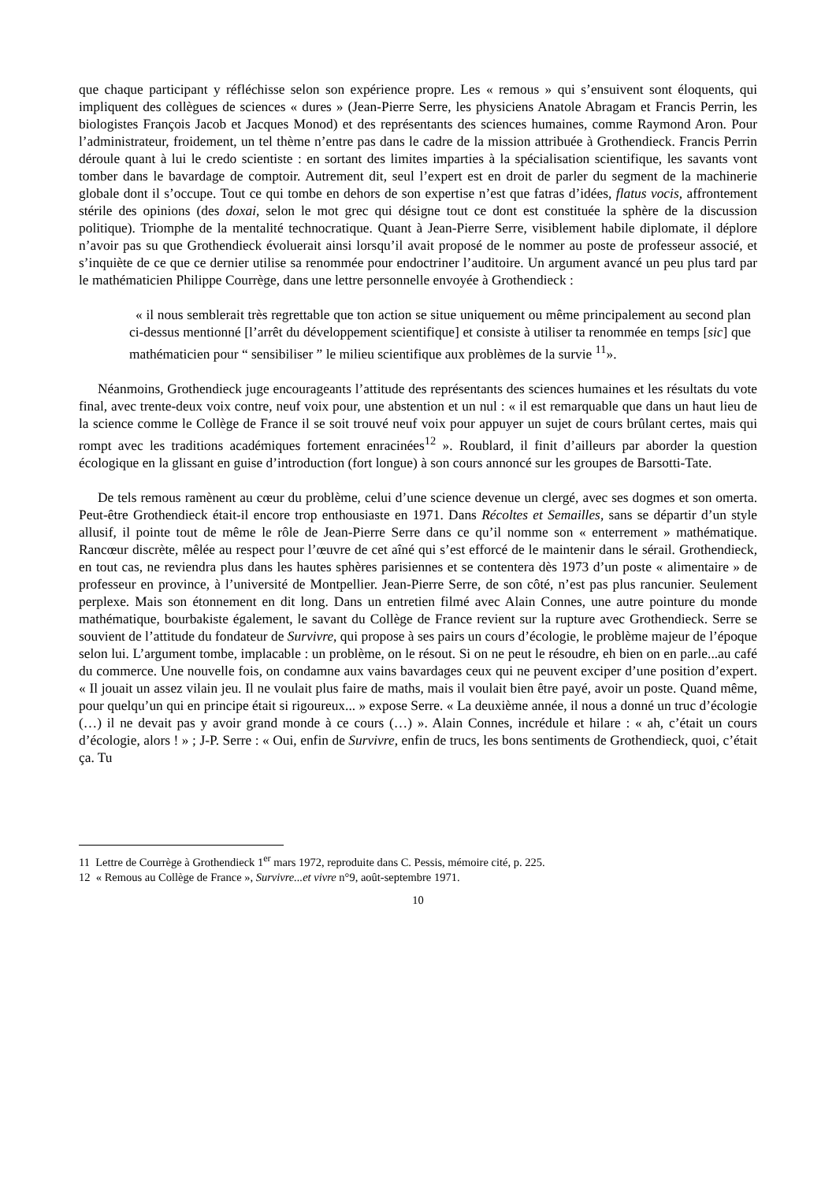que chaque participant y réfléchisse selon son expérience propre. Les « remous » qui s’ensuivent sont éloquents, qui impliquent des collègues de sciences « dures » (Jean-Pierre Serre, les physiciens Anatole Abragam et Francis Perrin, les biologistes François Jacob et Jacques Monod) et des représentants des sciences humaines, comme Raymond Aron. Pour l’administrateur, froidement, un tel thème n’entre pas dans le cadre de la mission attribuée à Grothendieck. Francis Perrin déroule quant à lui le credo scientiste : en sortant des limites imparties à la spécialisation scientifique, les savants vont tomber dans le bavardage de comptoir. Autrement dit, seul l’expert est en droit de parler du segment de la machinerie globale dont il s’occupe. Tout ce qui tombe en dehors de son expertise n’est que fatras d’idées, flatus vocis, affrontement stérile des opinions (des doxai, selon le mot grec qui désigne tout ce dont est constituée la sphère de la discussion politique). Triomphe de la mentalité technocratique. Quant à Jean-Pierre Serre, visiblement habile diplomate, il déplore n’avoir pas su que Grothendieck évoluerait ainsi lorsqu’il avait proposé de le nommer au poste de professeur associé, et s’inquiète de ce que ce dernier utilise sa renommée pour endoctriner l’auditoire. Un argument avancé un peu plus tard par le mathématicien Philippe Courrège, dans une lettre personnelle envoyée à Grothendieck :
« il nous semblerait très regrettable que ton action se situe uniquement ou même principalement au second plan ci-dessus mentionné [l’arrêt du développement scientifique] et consiste à utiliser ta renommée en temps [sic] que mathématicien pour “ sensibiliser ” le milieu scientifique aux problèmes de la survie <sup>11</sup>».
Néanmoins, Grothendieck juge encourageants l’attitude des représentants des sciences humaines et les résultats du vote final, avec trente-deux voix contre, neuf voix pour, une abstention et un nul : « il est remarquable que dans un haut lieu de la science comme le Collège de France il se soit trouvé neuf voix pour appuyer un sujet de cours brûlant certes, mais qui rompt avec les traditions académiques fortement enracinées<sup>12</sup> ». Roublard, il finit d’ailleurs par aborder la question écologique en la glissant en guise d’introduction (fort longue) à son cours annoncé sur les groupes de Barsotti-Tate.
De tels remous ramènent au cœur du problème, celui d’une science devenue un clergé, avec ses dogmes et son omerta. Peut-être Grothendieck était-il encore trop enthousiaste en 1971. Dans Récoltes et Semailles, sans se départir d’un style allusif, il pointe tout de même le rôle de Jean-Pierre Serre dans ce qu’il nomme son « enterrement » mathématique. Rancœur discrète, mêlée au respect pour l’œuvre de cet aîné qui s’est efforcé de le maintenir dans le sérail. Grothendieck, en tout cas, ne reviendra plus dans les hautes sphères parisiennes et se contentera dès 1973 d’un poste « alimentaire » de professeur en province, à l’université de Montpellier. Jean-Pierre Serre, de son côté, n’est pas plus rancunier. Seulement perplexe. Mais son étonnement en dit long. Dans un entretien filmé avec Alain Connes, une autre pointure du monde mathématique, bourbakiste également, le savant du Collège de France revient sur la rupture avec Grothendieck. Serre se souvient de l’attitude du fondateur de Survivre, qui propose à ses pairs un cours d’écologie, le problème majeur de l’époque selon lui. L’argument tombe, implacable : un problème, on le résout. Si on ne peut le résoudre, eh bien on en parle...au café du commerce. Une nouvelle fois, on condamne aux vains bavardages ceux qui ne peuvent exciper d’une position d’expert. « Il jouait un assez vilain jeu. Il ne voulait plus faire de maths, mais il voulait bien être payé, avoir un poste. Quand même, pour quelqu’un qui en principe était si rigoureux... » expose Serre. « La deuxième année, il nous a donné un truc d’écologie (…) il ne devait pas y avoir grand monde à ce cours (…) ». Alain Connes, incrédule et hilare : « ah, c’était un cours d’écologie, alors ! » ; J-P. Serre : « Oui, enfin de Survivre, enfin de trucs, les bons sentiments de Grothendieck, quoi, c’était ça. Tu
11 Lettre de Courrège à Grothendieck 1<sup>er</sup> mars 1972, reproduite dans C. Pessis, mémoire cité, p. 225.
12 « Remous au Collège de France », Survivre...et vivre n°9, août-septembre 1971.
10